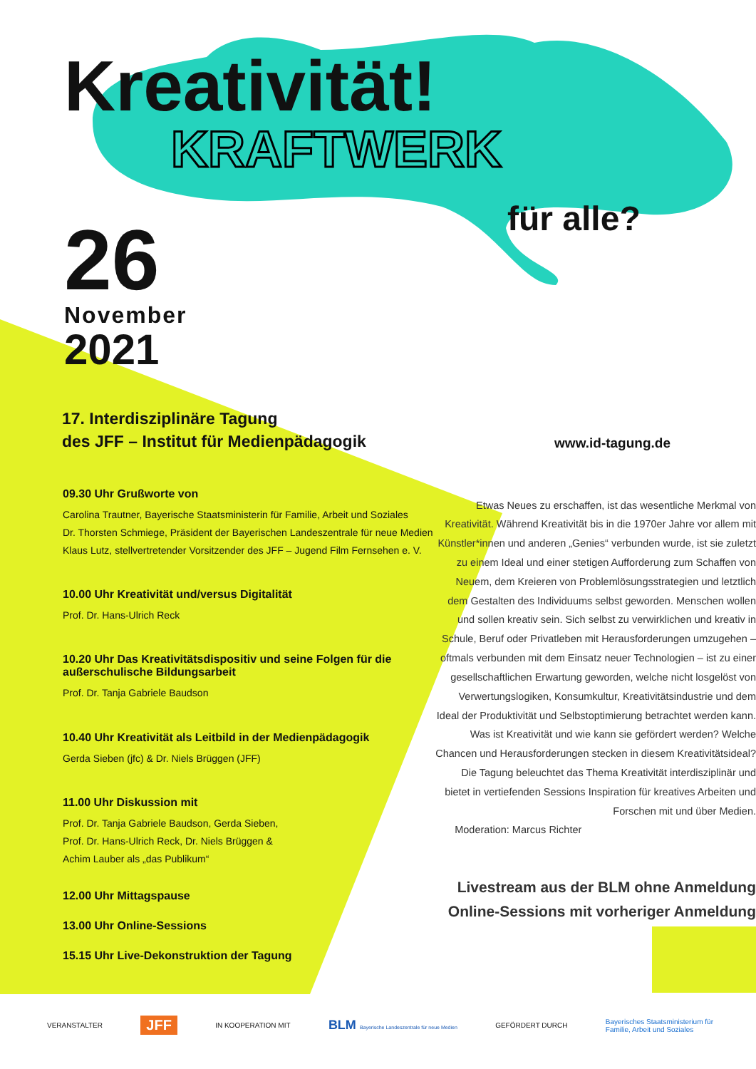Kreativität!
KRAFTWERK
für alle?
26
November
2021
17. Interdisziplinäre Tagung
des JFF – Institut für Medienpädagogik
www.id-tagung.de
09.30 Uhr Grußworte von
Carolina Trautner, Bayerische Staatsministerin für Familie, Arbeit und Soziales
Dr. Thorsten Schmiege, Präsident der Bayerischen Landeszentrale für neue Medien
Klaus Lutz, stellvertretender Vorsitzender des JFF – Jugend Film Fernsehen e. V.
10.00 Uhr Kreativität und/versus Digitalität
Prof. Dr. Hans-Ulrich Reck
10.20 Uhr Das Kreativitätsdispositiv und seine Folgen für die außerschulische Bildungsarbeit
Prof. Dr. Tanja Gabriele Baudson
10.40 Uhr Kreativität als Leitbild in der Medienpädagogik
Gerda Sieben (jfc) & Dr. Niels Brüggen (JFF)
11.00 Uhr Diskussion mit
Prof. Dr. Tanja Gabriele Baudson, Gerda Sieben,
Prof. Dr. Hans-Ulrich Reck, Dr. Niels Brüggen &
Achim Lauber als „das Publikum“
12.00 Uhr Mittagspause
13.00 Uhr Online-Sessions
15.15 Uhr Live-Dekonstruktion der Tagung
Etwas Neues zu erschaffen, ist das wesentliche Merkmal von Kreativität. Während Kreativität bis in die 1970er Jahre vor allem mit Künstler*innen und anderen „Genies“ verbunden wurde, ist sie zuletzt zu einem Ideal und einer stetigen Aufforderung zum Schaffen von Neuem, dem Kreieren von Problemlösungsstrategien und letztlich dem Gestalten des Individuums selbst geworden. Menschen wollen und sollen kreativ sein. Sich selbst zu verwirklichen und kreativ in Schule, Beruf oder Privatleben mit Herausforderungen umzugehen – oftmals verbunden mit dem Einsatz neuer Technologien – ist zu einer gesellschaftlichen Erwartung geworden, welche nicht losgelöst von Verwertungslogiken, Konsumkultur, Kreativitätsindustrie und dem Ideal der Produktivität und Selbstoptimierung betrachtet werden kann. Was ist Kreativität und wie kann sie gefördert werden? Welche Chancen und Herausforderungen stecken in diesem Kreativitätsideal? Die Tagung beleuchtet das Thema Kreativität interdisziplinär und bietet in vertiefenden Sessions Inspiration für kreatives Arbeiten und Forschen mit und über Medien.
Moderation: Marcus Richter
Livestream aus der BLM ohne Anmeldung
Online-Sessions mit vorheriger Anmeldung
VERANSTALTER JFF IN KOOPERATION MIT BLM Bayerische Landeszentrale für neue Medien GEFÖRDERT DURCH Bayerisches Staatsministerium für
Familie, Arbeit und Soziales